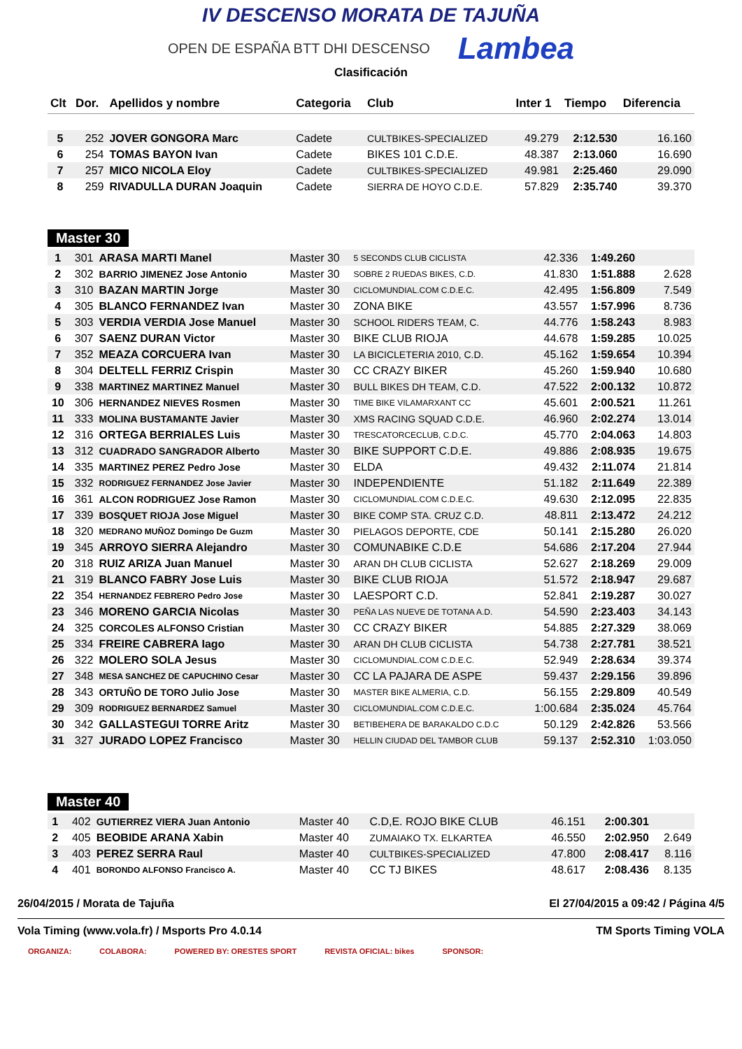IV DESCENSO MORATA DE TAJUÑA
OPEN DE ESPAÑA BTT DHI DESCENSO
Lambea
Clasificación
| Clt | Dor. | Apellidos y nombre | Categoria | Club | Inter 1 | Tiempo | Diferencia |
| --- | --- | --- | --- | --- | --- | --- | --- |
| 5 | 252 | JOVER GONGORA Marc | Cadete | CULTBIKES-SPECIALIZED | 49.279 | 2:12.530 | 16.160 |
| 6 | 254 | TOMAS BAYON Ivan | Cadete | BIKES 101 C.D.E. | 48.387 | 2:13.060 | 16.690 |
| 7 | 257 | MICO NICOLA Eloy | Cadete | CULTBIKES-SPECIALIZED | 49.981 | 2:25.460 | 29.090 |
| 8 | 259 | RIVADULLA DURAN Joaquin | Cadete | SIERRA DE HOYO C.D.E. | 57.829 | 2:35.740 | 39.370 |
Master 30
| 1 | 301 | ARASA MARTI Manel | Master 30 | 5 SECONDS CLUB CICLISTA | 42.336 | 1:49.260 | |
| 2 | 302 | BARRIO JIMENEZ Jose Antonio | Master 30 | SOBRE 2 RUEDAS BIKES, C.D. | 41.830 | 1:51.888 | 2.628 |
| 3 | 310 | BAZAN MARTIN Jorge | Master 30 | CICLOMUNDIAL.COM C.D.E.C. | 42.495 | 1:56.809 | 7.549 |
| 4 | 305 | BLANCO FERNANDEZ Ivan | Master 30 | ZONA BIKE | 43.557 | 1:57.996 | 8.736 |
| 5 | 303 | VERDIA VERDIA Jose Manuel | Master 30 | SCHOOL RIDERS TEAM, C. | 44.776 | 1:58.243 | 8.983 |
| 6 | 307 | SAENZ DURAN Victor | Master 30 | BIKE CLUB RIOJA | 44.678 | 1:59.285 | 10.025 |
| 7 | 352 | MEAZA CORCUERA Ivan | Master 30 | LA BICICLETERIA 2010, C.D. | 45.162 | 1:59.654 | 10.394 |
| 8 | 304 | DELTELL FERRIZ Crispin | Master 30 | CC CRAZY BIKER | 45.260 | 1:59.940 | 10.680 |
| 9 | 338 | MARTINEZ MARTINEZ Manuel | Master 30 | BULL BIKES DH TEAM, C.D. | 47.522 | 2:00.132 | 10.872 |
| 10 | 306 | HERNANDEZ NIEVES Rosmen | Master 30 | TIME BIKE VILAMARXANT CC | 45.601 | 2:00.521 | 11.261 |
| 11 | 333 | MOLINA BUSTAMANTE Javier | Master 30 | XMS RACING SQUAD C.D.E. | 46.960 | 2:02.274 | 13.014 |
| 12 | 316 | ORTEGA BERRIALES Luis | Master 30 | TRESCATORCECLUB, C.D.C. | 45.770 | 2:04.063 | 14.803 |
| 13 | 312 | CUADRADO SANGRADOR Alberto | Master 30 | BIKE SUPPORT C.D.E. | 49.886 | 2:08.935 | 19.675 |
| 14 | 335 | MARTINEZ PEREZ Pedro Jose | Master 30 | ELDA | 49.432 | 2:11.074 | 21.814 |
| 15 | 332 | RODRIGUEZ FERNANDEZ Jose Javier | Master 30 | INDEPENDIENTE | 51.182 | 2:11.649 | 22.389 |
| 16 | 361 | ALCON RODRIGUEZ Jose Ramon | Master 30 | CICLOMUNDIAL.COM C.D.E.C. | 49.630 | 2:12.095 | 22.835 |
| 17 | 339 | BOSQUET RIOJA Jose Miguel | Master 30 | BIKE COMP STA. CRUZ C.D. | 48.811 | 2:13.472 | 24.212 |
| 18 | 320 | MEDRANO MUÑOZ Domingo De Guzm | Master 30 | PIELAGOS DEPORTE, CDE | 50.141 | 2:15.280 | 26.020 |
| 19 | 345 | ARROYO SIERRA Alejandro | Master 30 | COMUNABIKE C.D.E | 54.686 | 2:17.204 | 27.944 |
| 20 | 318 | RUIZ ARIZA Juan Manuel | Master 30 | ARAN DH CLUB CICLISTA | 52.627 | 2:18.269 | 29.009 |
| 21 | 319 | BLANCO FABRY Jose Luis | Master 30 | BIKE CLUB RIOJA | 51.572 | 2:18.947 | 29.687 |
| 22 | 354 | HERNANDEZ FEBRERO Pedro Jose | Master 30 | LAESPORT C.D. | 52.841 | 2:19.287 | 30.027 |
| 23 | 346 | MORENO GARCIA Nicolas | Master 30 | PEÑA LAS NUEVE DE TOTANA A.D. | 54.590 | 2:23.403 | 34.143 |
| 24 | 325 | CORCOLES ALFONSO Cristian | Master 30 | CC CRAZY BIKER | 54.885 | 2:27.329 | 38.069 |
| 25 | 334 | FREIRE CABRERA Iago | Master 30 | ARAN DH CLUB CICLISTA | 54.738 | 2:27.781 | 38.521 |
| 26 | 322 | MOLERO SOLA Jesus | Master 30 | CICLOMUNDIAL.COM C.D.E.C. | 52.949 | 2:28.634 | 39.374 |
| 27 | 348 | MESA SANCHEZ DE CAPUCHINO Cesar | Master 30 | CC LA PAJARA DE ASPE | 59.437 | 2:29.156 | 39.896 |
| 28 | 343 | ORTUÑO DE TORO Julio Jose | Master 30 | MASTER BIKE ALMERIA, C.D. | 56.155 | 2:29.809 | 40.549 |
| 29 | 309 | RODRIGUEZ BERNARDEZ Samuel | Master 30 | CICLOMUNDIAL.COM C.D.E.C. | 1:00.684 | 2:35.024 | 45.764 |
| 30 | 342 | GALLASTEGUI TORRE Aritz | Master 30 | BETIBEHERA DE BARAKALDO C.D.C | 50.129 | 2:42.826 | 53.566 |
| 31 | 327 | JURADO LOPEZ Francisco | Master 30 | HELLIN CIUDAD DEL TAMBOR CLUB | 59.137 | 2:52.310 | 1:03.050 |
Master 40
| 1 | 402 | GUTIERREZ VIERA Juan Antonio | Master 40 | C.D,E. ROJO BIKE CLUB | 46.151 | 2:00.301 | |
| 2 | 405 | BEOBIDE ARANA Xabin | Master 40 | ZUMAIAKO TX. ELKARTEA | 46.550 | 2:02.950 | 2.649 |
| 3 | 403 | PEREZ SERRA Raul | Master 40 | CULTBIKES-SPECIALIZED | 47.800 | 2:08.417 | 8.116 |
| 4 | 401 | BORONDO ALFONSO Francisco A. | Master 40 | CC TJ BIKES | 48.617 | 2:08.436 | 8.135 |
26/04/2015 / Morata de Tajuña El 27/04/2015 a 09:42 / Página 4/5
Vola Timing (www.vola.fr) / Msports Pro 4.0.14 TM Sports Timing VOLA
ORGANIZA: COLABORA: POWERED BY: ORESTES SPORT REVISTA OFICIAL: bikes SPONSOR: